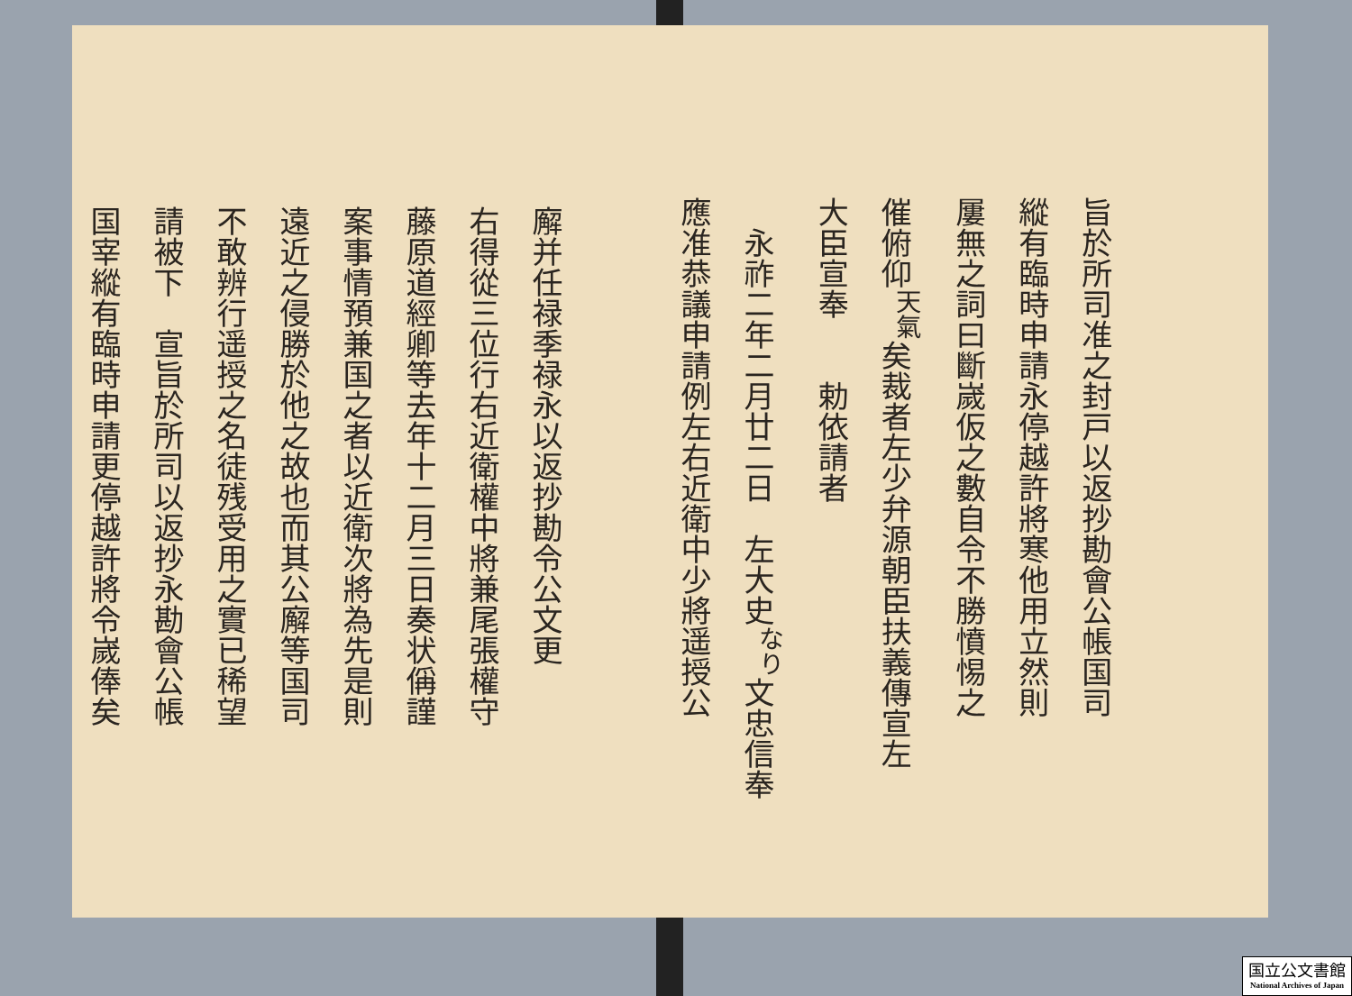旨於所司准之封戸以返抄勘會公帳国司
縱有臨時申請永停越許將寒他用立然則
屢無之詞曰斷嵗仮之數自令不勝憤惕之
催俯仰<sup>天氣</sup>矣裁者左少弁源朝臣扶義傳宣左
大臣宣奉　　勅依請者
　永祚二年二月廿二日　左大史<sup>なり</sup>文忠信奉
應准恭議申請例左右近衛中少將遥授公
廨并任禄季禄永以返抄勘令公文更
右得從三位行右近衛權中將兼尾張權守
藤原道經卿等去年十二月三日奏状偁謹
案事情預兼国之者以近衛次將為先是則
遠近之侵勝於他之故也而其公廨等国司
不敢辨行遥授之名徒残受用之實已稀望
請被下　宣旨於所司以返抄永勘會公帳
国宰縱有臨時申請更停越許將令嵗俸矣
国立公文書館
National Archives of Japan